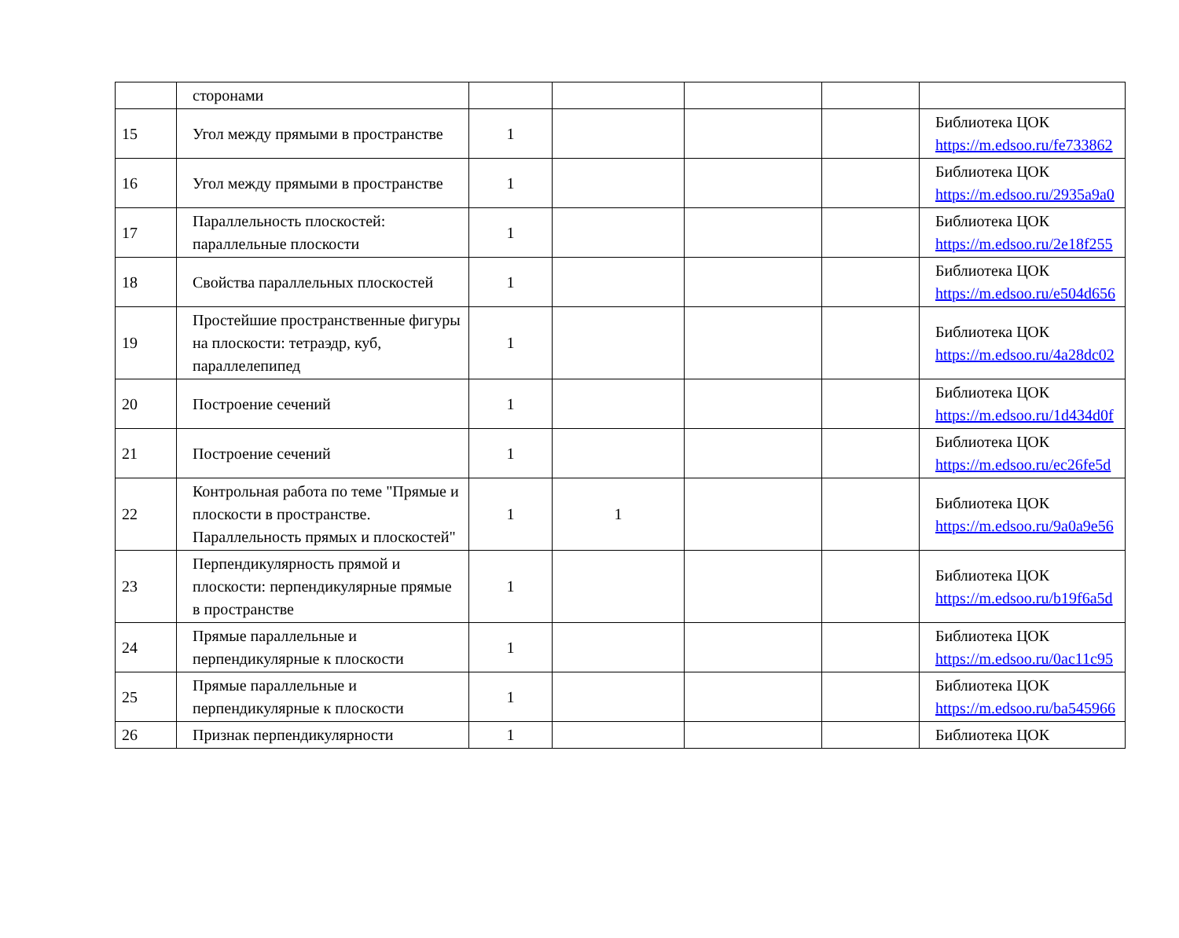| | сторонами | | | | | |
| 15 | Угол между прямыми в пространстве | 1 | | | | Библиотека ЦОК https://m.edsoo.ru/fe733862 |
| 16 | Угол между прямыми в пространстве | 1 | | | | Библиотека ЦОК https://m.edsoo.ru/2935a9a0 |
| 17 | Параллельность плоскостей: параллельные плоскости | 1 | | | | Библиотека ЦОК https://m.edsoo.ru/2e18f255 |
| 18 | Свойства параллельных плоскостей | 1 | | | | Библиотека ЦОК https://m.edsoo.ru/e504d656 |
| 19 | Простейшие пространственные фигуры на плоскости: тетраэдр, куб, параллелепипед | 1 | | | | Библиотека ЦОК https://m.edsoo.ru/4a28dc02 |
| 20 | Построение сечений | 1 | | | | Библиотека ЦОК https://m.edsoo.ru/1d434d0f |
| 21 | Построение сечений | 1 | | | | Библиотека ЦОК https://m.edsoo.ru/ec26fe5d |
| 22 | Контрольная работа по теме "Прямые и плоскости в пространстве. Параллельность прямых и плоскостей" | 1 | 1 | | | Библиотека ЦОК https://m.edsoo.ru/9a0a9e56 |
| 23 | Перпендикулярность прямой и плоскости: перпендикулярные прямые в пространстве | 1 | | | | Библиотека ЦОК https://m.edsoo.ru/b19f6a5d |
| 24 | Прямые параллельные и перпендикулярные к плоскости | 1 | | | | Библиотека ЦОК https://m.edsoo.ru/0ac11c95 |
| 25 | Прямые параллельные и перпендикулярные к плоскости | 1 | | | | Библиотека ЦОК https://m.edsoo.ru/ba545966 |
| 26 | Признак перпендикулярности | 1 | | | | Библиотека ЦОК |